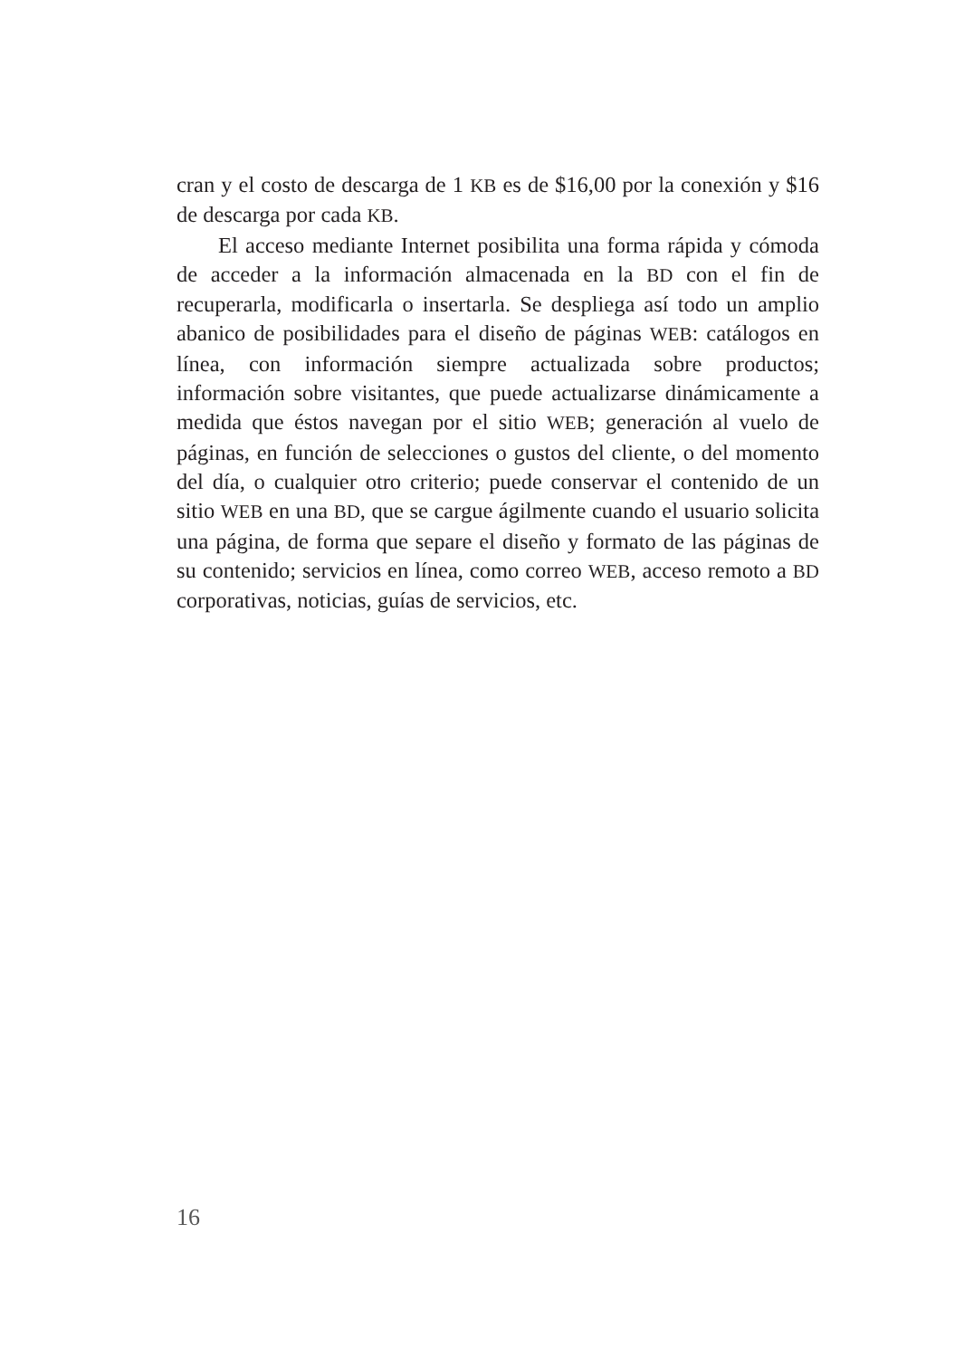cran y el costo de descarga de 1 KB es de $16,00 por la conexión y $16 de descarga por cada KB.
El acceso mediante Internet posibilita una forma rápida y cómoda de acceder a la información almacenada en la BD con el fin de recuperarla, modificarla o insertarla. Se despliega así todo un amplio abanico de posibilidades para el diseño de páginas WEB: catálogos en línea, con información siempre actualizada sobre productos; información sobre visitantes, que puede actualizarse dinámicamente a medida que éstos navegan por el sitio WEB; generación al vuelo de páginas, en función de selecciones o gustos del cliente, o del momento del día, o cualquier otro criterio; puede conservar el contenido de un sitio WEB en una BD, que se cargue ágilmente cuando el usuario solicita una página, de forma que separe el diseño y formato de las páginas de su contenido; servicios en línea, como correo WEB, acceso remoto a BD corporativas, noticias, guías de servicios, etc.
16